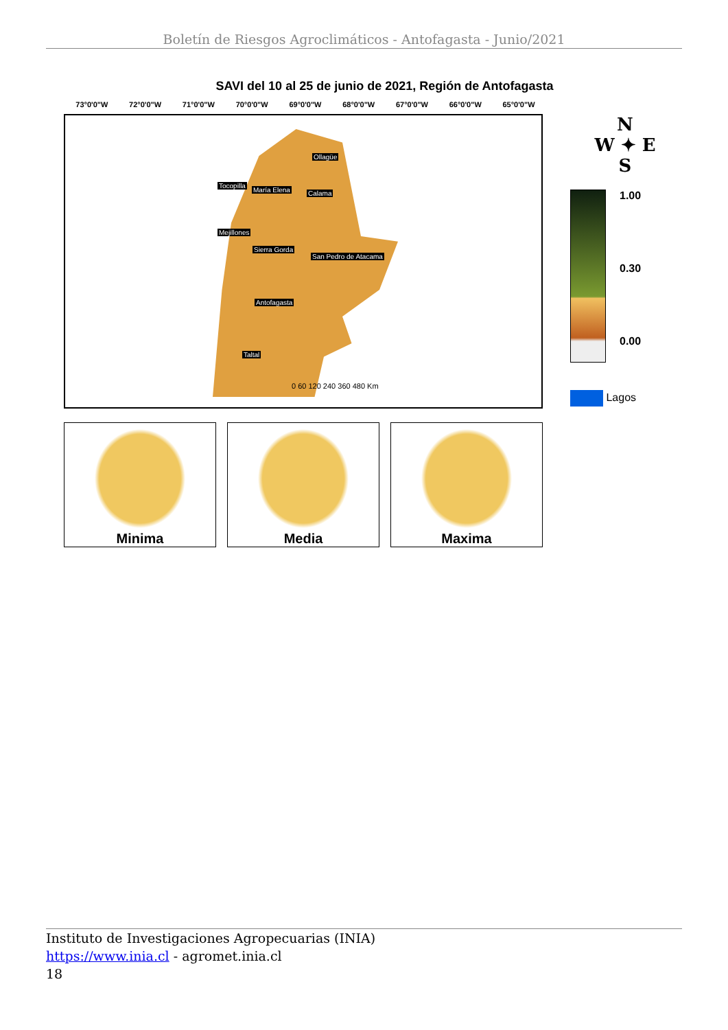Boletín de Riesgos Agroclimáticos - Antofagasta - Junio/2021
SAVI del 10 al 25 de junio de 2021, Región de Antofagasta
73°0'0"W 72°0'0"W 71°0'0"W 70°0'0"W 69°0'0"W 68°0'0"W 67°0'0"W 66°0'0"W 65°0'0"W
Ollagüe
Tocopilla
María Elena Calama
Mejillones
Sierra Gorda
San Pedro de Atacama
Antofagasta
Taltal
0 60 120 240 360 480 Km
N
W ✦ E
S
1.00
0.30
0.00
Lagos
Minima Media Maxima
Instituto de Investigaciones Agropecuarias (INIA)
https://www.inia.cl - agromet.inia.cl
18